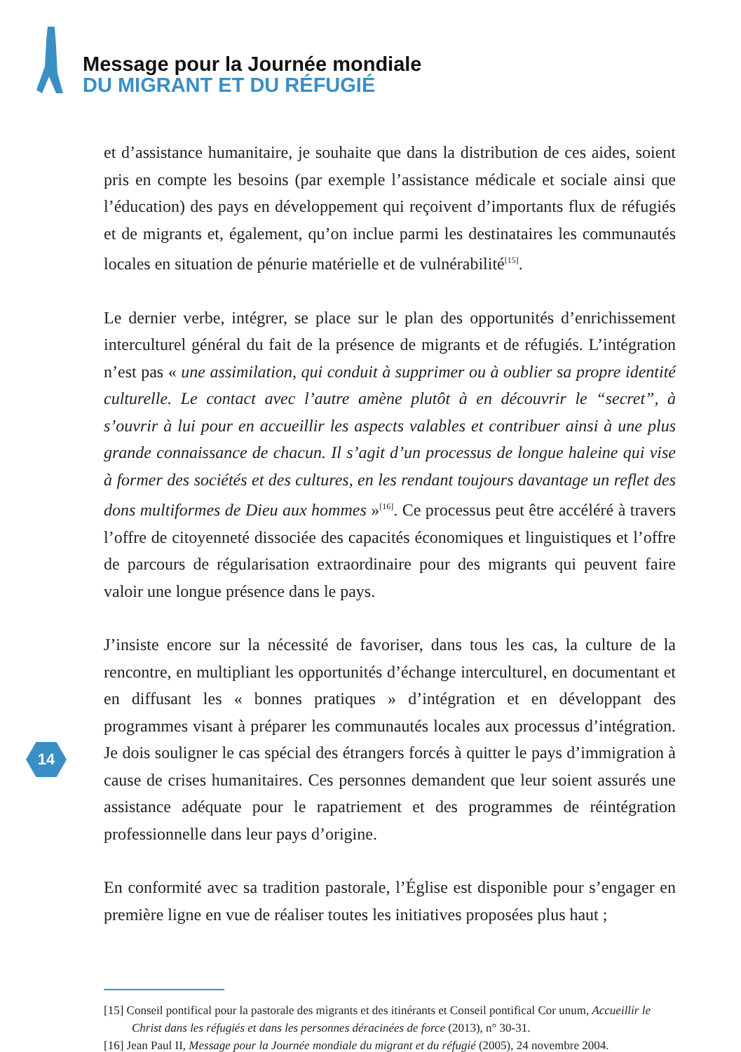Message pour la Journée mondiale
DU MIGRANT ET DU RÉFUGIÉ
et d’assistance humanitaire, je souhaite que dans la distribution de ces aides, soient pris en compte les besoins (par exemple l’assistance médicale et sociale ainsi que l’éducation) des pays en développement qui reçoivent d’importants flux de réfugiés et de migrants et, également, qu’on inclue parmi les destinataires les communautés locales en situation de pénurie matérielle et de vulnérabilité<sup>[15]</sup>.
Le dernier verbe, intégrer, se place sur le plan des opportunités d’enrichissement interculturel général du fait de la présence de migrants et de réfugiés. L’intégration n’est pas « une assimilation, qui conduit à supprimer ou à oublier sa propre identité culturelle. Le contact avec l’autre amène plutôt à en découvrir le “secret”, à s’ouvrir à lui pour en accueillir les aspects valables et contribuer ainsi à une plus grande connaissance de chacun. Il s’agit d’un processus de longue haleine qui vise à former des sociétés et des cultures, en les rendant toujours davantage un reflet des dons multiformes de Dieu aux hommes »<sup>[16]</sup>. Ce processus peut être accéléré à travers l’offre de citoyenneté dissociée des capacités économiques et linguistiques et l’offre de parcours de régularisation extraordinaire pour des migrants qui peuvent faire valoir une longue présence dans le pays.
J’insiste encore sur la nécessité de favoriser, dans tous les cas, la culture de la rencontre, en multipliant les opportunités d’échange interculturel, en documentant et en diffusant les « bonnes pratiques » d’intégration et en développant des programmes visant à préparer les communautés locales aux processus d’intégration. Je dois souligner le cas spécial des étrangers forcés à quitter le pays d’immigration à cause de crises humanitaires. Ces personnes demandent que leur soient assurés une assistance adéquate pour le rapatriement et des programmes de réintégration professionnelle dans leur pays d’origine.
En conformité avec sa tradition pastorale, l’Église est disponible pour s’engager en première ligne en vue de réaliser toutes les initiatives proposées plus haut ;
14
[15] Conseil pontifical pour la pastorale des migrants et des itinérants et Conseil pontifical Cor unum, Accueillir le Christ dans les réfugiés et dans les personnes déracinées de force (2013), n° 30-31.
[16] Jean Paul II, Message pour la Journée mondiale du migrant et du réfugié (2005), 24 novembre 2004.